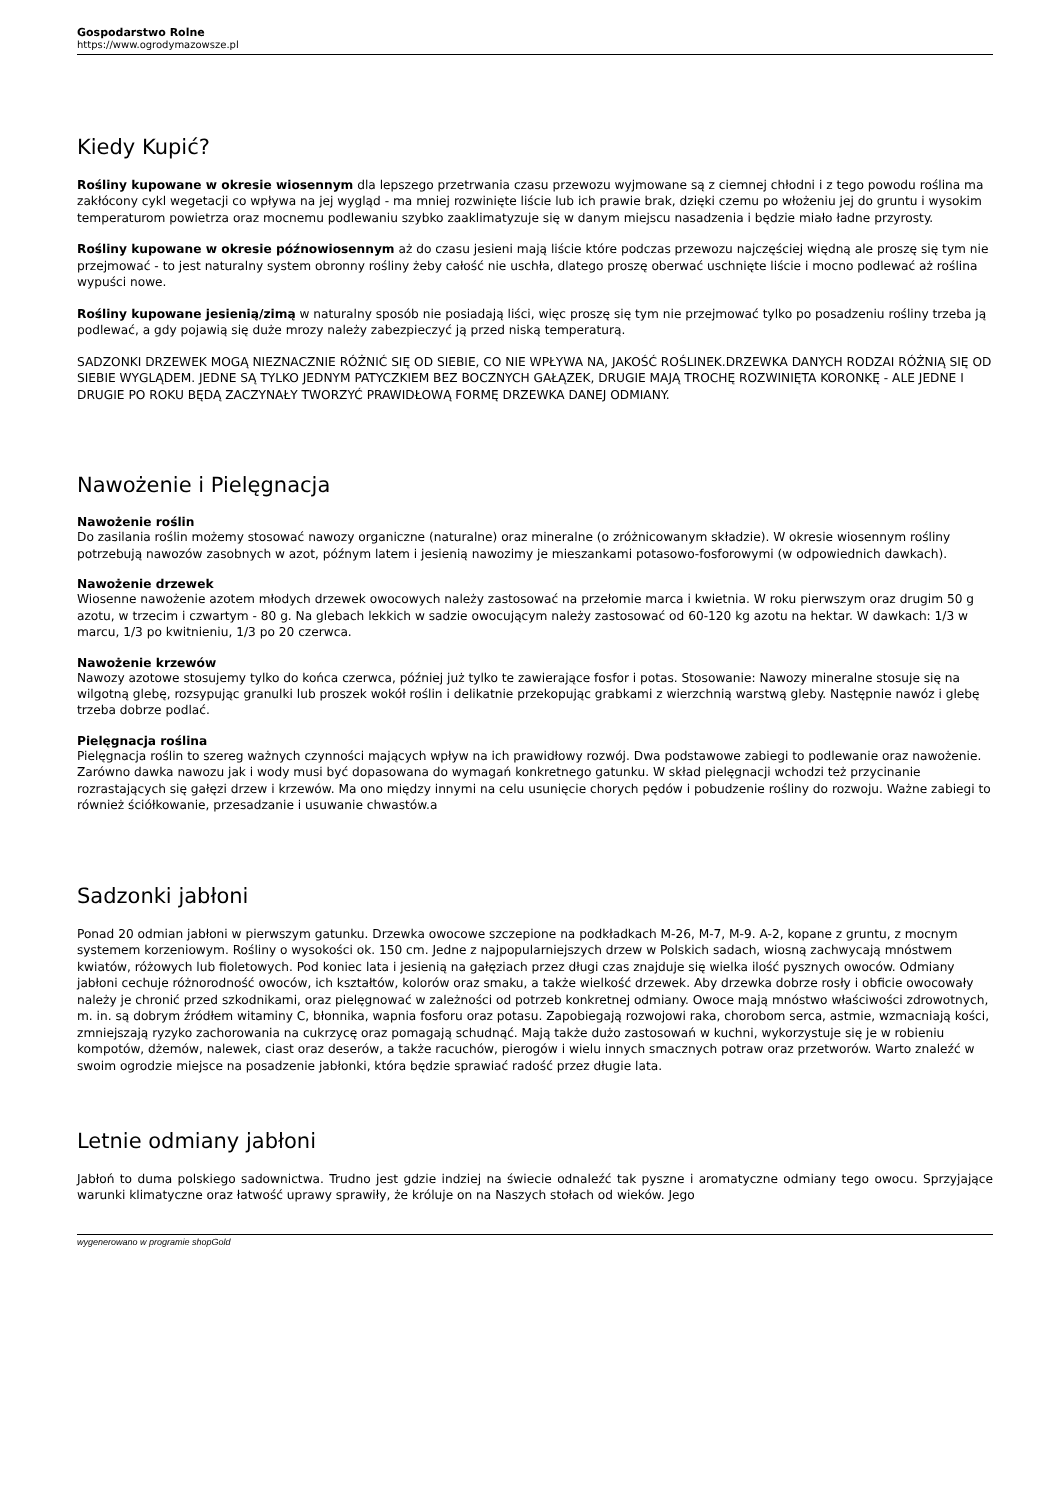Gospodarstwo Rolne
https://www.ogrodymazowsze.pl
Kiedy Kupić?
Rośliny kupowane w okresie wiosennym dla lepszego przetrwania czasu przewozu wyjmowane są z ciemnej chłodni i z tego powodu roślina ma zakłócony cykl wegetacji co wpływa na jej wygląd - ma mniej rozwinięte liście lub ich prawie brak, dzięki czemu po włożeniu jej do gruntu i wysokim temperaturom powietrza oraz mocnemu podlewaniu szybko zaaklimatyzuje się w danym miejscu nasadzenia i będzie miało ładne przyrosty.
Rośliny kupowane w okresie późnowiosennym aż do czasu jesieni mają liście które podczas przewozu najczęściej więdną ale proszę się tym nie przejmować - to jest naturalny system obronny rośliny żeby całość nie uschła, dlatego proszę oberwać uschnięte liście i mocno podlewać aż roślina wypuści nowe.
Rośliny kupowane jesienią/zimą w naturalny sposób nie posiadają liści, więc proszę się tym nie przejmować tylko po posadzeniu rośliny trzeba ją podlewać, a gdy pojawią się duże mrozy należy zabezpieczyć ją przed niską temperaturą.
SADZONKI DRZEWEK MOGĄ NIEZNACZNIE RÓŻNIĆ SIĘ OD SIEBIE, CO NIE WPŁYWA NA, JAKOŚĆ ROŚLINEK.DRZEWKA DANYCH RODZAI RÓŻNIĄ SIĘ OD SIEBIE WYGLĄDEM. JEDNE SĄ TYLKO JEDNYM PATYCZKIEM BEZ BOCZNYCH GAŁĄZEK, DRUGIE MAJĄ TROCHĘ ROZWINIĘTA KORONKĘ - ALE JEDNE I DRUGIE PO ROKU BĘDĄ ZACZYNAŁY TWORZYĆ PRAWIDŁOWĄ FORMĘ DRZEWKA DANEJ ODMIANY.
Nawożenie i Pielęgnacja
Nawożenie roślin
Do zasilania roślin możemy stosować nawozy organiczne (naturalne) oraz mineralne (o zróżnicowanym składzie). W okresie wiosennym rośliny potrzebują nawozów zasobnych w azot, późnym latem i jesienią nawozimy je mieszankami potasowo-fosforowymi (w odpowiednich dawkach).
Nawożenie drzewek
Wiosenne nawożenie azotem młodych drzewek owocowych należy zastosować na przełomie marca i kwietnia. W roku pierwszym oraz drugim 50 g azotu, w trzecim i czwartym - 80 g. Na glebach lekkich w sadzie owocującym należy zastosować od 60-120 kg azotu na hektar. W dawkach: 1/3 w marcu, 1/3 po kwitnieniu, 1/3 po 20 czerwca.
Nawożenie krzewów
Nawozy azotowe stosujemy tylko do końca czerwca, później już tylko te zawierające fosfor i potas. Stosowanie: Nawozy mineralne stosuje się na wilgotną glebę, rozsypując granulki lub proszek wokół roślin i delikatnie przekopując grabkami z wierzchnią warstwą gleby. Następnie nawóz i glebę trzeba dobrze podlać.
Pielęgnacja roślina
Pielęgnacja roślin to szereg ważnych czynności mających wpływ na ich prawidłowy rozwój. Dwa podstawowe zabiegi to podlewanie oraz nawożenie. Zarówno dawka nawozu jak i wody musi być dopasowana do wymagań konkretnego gatunku. W skład pielęgnacji wchodzi też przycinanie rozrastających się gałęzi drzew i krzewów. Ma ono między innymi na celu usunięcie chorych pędów i pobudzenie rośliny do rozwoju. Ważne zabiegi to również ściółkowanie, przesadzanie i usuwanie chwastów.a
Sadzonki jabłoni
Ponad 20 odmian jabłoni w pierwszym gatunku. Drzewka owocowe szczepione na podkładkach M-26, M-7, M-9. A-2, kopane z gruntu, z mocnym systemem korzeniowym. Rośliny o wysokości ok. 150 cm. Jedne z najpopularniejszych drzew w Polskich sadach, wiosną zachwycają mnóstwem kwiatów, różowych lub fioletowych. Pod koniec lata i jesienią na gałęziach przez długi czas znajduje się wielka ilość pysznych owoców. Odmiany jabłoni cechuje różnorodność owoców, ich kształtów, kolorów oraz smaku, a także wielkość drzewek. Aby drzewka dobrze rosły i obficie owocowały należy je chronić przed szkodnikami, oraz pielęgnować w zależności od potrzeb konkretnej odmiany. Owoce mają mnóstwo właściwości zdrowotnych, m. in. są dobrym źródłem witaminy C, błonnika, wapnia fosforu oraz potasu. Zapobiegają rozwojowi raka, chorobom serca, astmie, wzmacniają kości, zmniejszają ryzyko zachorowania na cukrzycę oraz pomagają schudnąć. Mają także dużo zastosowań w kuchni, wykorzystuje się je w robieniu kompotów, dżemów, nalewek, ciast oraz deserów, a także racuchów, pierogów i wielu innych smacznych potraw oraz przetworów. Warto znaleźć w swoim ogrodzie miejsce na posadzenie jabłonki, która będzie sprawiać radość przez długie lata.
Letnie odmiany jabłoni
Jabłoń to duma polskiego sadownictwa. Trudno jest gdzie indziej na świecie odnaleźć tak pyszne i aromatyczne odmiany tego owocu. Sprzyjające warunki klimatyczne oraz łatwość uprawy sprawiły, że króluje on na Naszych stołach od wieków. Jego
wygenerowano w programie shopGold